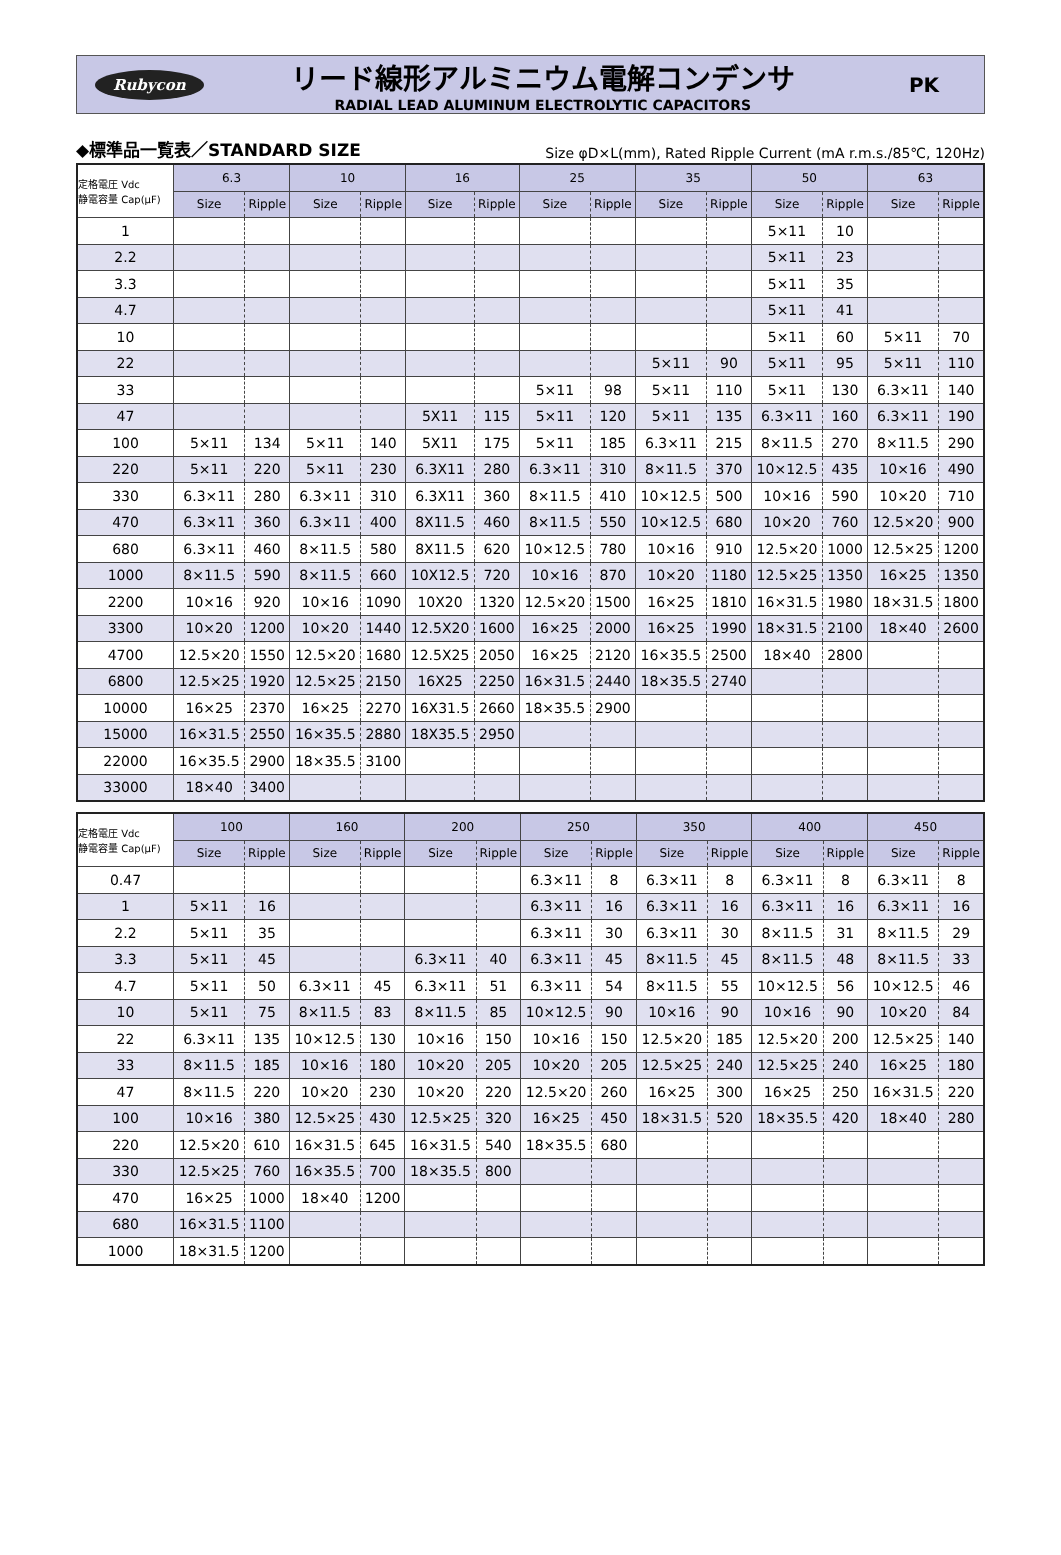Rubycon
リード線形アルミニウム電解コンデンサ
RADIAL LEAD ALUMINUM ELECTROLYTIC CAPACITORS
PK
◆標準品一覧表／STANDARD SIZE Size φD×L(mm), Rated Ripple Current (mA r.m.s./85℃, 120Hz)
| 定格電圧 Vdc 静電容量 Cap(μF) | 6.3 | | 10 | | 16 | | 25 | | 35 | | 50 | | 63 | |
| --- | --- | --- | --- | --- | --- | --- | --- | --- | --- | --- | --- | --- | --- | --- |
| | Size | Ripple | Size | Ripple | Size | Ripple | Size | Ripple | Size | Ripple | Size | Ripple | Size | Ripple |
| 1 | | | | | | | | | | | 5×11 | 10 | | |
| 2.2 | | | | | | | | | | | 5×11 | 23 | | |
| 3.3 | | | | | | | | | | | 5×11 | 35 | | |
| 4.7 | | | | | | | | | | | 5×11 | 41 | | |
| 10 | | | | | | | | | | | 5×11 | 60 | 5×11 | 70 |
| 22 | | | | | | | | | 5×11 | 90 | 5×11 | 95 | 5×11 | 110 |
| 33 | | | | | | | 5×11 | 98 | 5×11 | 110 | 5×11 | 130 | 6.3×11 | 140 |
| 47 | | | | | 5X11 | 115 | 5×11 | 120 | 5×11 | 135 | 6.3×11 | 160 | 6.3×11 | 190 |
| 100 | 5×11 | 134 | 5×11 | 140 | 5X11 | 175 | 5×11 | 185 | 6.3×11 | 215 | 8×11.5 | 270 | 8×11.5 | 290 |
| 220 | 5×11 | 220 | 5×11 | 230 | 6.3X11 | 280 | 6.3×11 | 310 | 8×11.5 | 370 | 10×12.5 | 435 | 10×16 | 490 |
| 330 | 6.3×11 | 280 | 6.3×11 | 310 | 6.3X11 | 360 | 8×11.5 | 410 | 10×12.5 | 500 | 10×16 | 590 | 10×20 | 710 |
| 470 | 6.3×11 | 360 | 6.3×11 | 400 | 8X11.5 | 460 | 8×11.5 | 550 | 10×12.5 | 680 | 10×20 | 760 | 12.5×20 | 900 |
| 680 | 6.3×11 | 460 | 8×11.5 | 580 | 8X11.5 | 620 | 10×12.5 | 780 | 10×16 | 910 | 12.5×20 | 1000 | 12.5×25 | 1200 |
| 1000 | 8×11.5 | 590 | 8×11.5 | 660 | 10X12.5 | 720 | 10×16 | 870 | 10×20 | 1180 | 12.5×25 | 1350 | 16×25 | 1350 |
| 2200 | 10×16 | 920 | 10×16 | 1090 | 10X20 | 1320 | 12.5×20 | 1500 | 16×25 | 1810 | 16×31.5 | 1980 | 18×31.5 | 1800 |
| 3300 | 10×20 | 1200 | 10×20 | 1440 | 12.5X20 | 1600 | 16×25 | 2000 | 16×25 | 1990 | 18×31.5 | 2100 | 18×40 | 2600 |
| 4700 | 12.5×20 | 1550 | 12.5×20 | 1680 | 12.5X25 | 2050 | 16×25 | 2120 | 16×35.5 | 2500 | 18×40 | 2800 | | |
| 6800 | 12.5×25 | 1920 | 12.5×25 | 2150 | 16X25 | 2250 | 16×31.5 | 2440 | 18×35.5 | 2740 | | | | |
| 10000 | 16×25 | 2370 | 16×25 | 2270 | 16X31.5 | 2660 | 18×35.5 | 2900 | | | | | | |
| 15000 | 16×31.5 | 2550 | 16×35.5 | 2880 | 18X35.5 | 2950 | | | | | | | | |
| 22000 | 16×35.5 | 2900 | 18×35.5 | 3100 | | | | | | | | | | |
| 33000 | 18×40 | 3400 | | | | | | | | | | | | |
| 定格電圧 Vdc 静電容量 Cap(μF) | 100 | | 160 | | 200 | | 250 | | 350 | | 400 | | 450 | |
| --- | --- | --- | --- | --- | --- | --- | --- | --- | --- | --- | --- | --- | --- | --- |
| | Size | Ripple | Size | Ripple | Size | Ripple | Size | Ripple | Size | Ripple | Size | Ripple | Size | Ripple |
| 0.47 | | | | | | | 6.3×11 | 8 | 6.3×11 | 8 | 6.3×11 | 8 | 6.3×11 | 8 |
| 1 | 5×11 | 16 | | | | | 6.3×11 | 16 | 6.3×11 | 16 | 6.3×11 | 16 | 6.3×11 | 16 |
| 2.2 | 5×11 | 35 | | | | | 6.3×11 | 30 | 6.3×11 | 30 | 8×11.5 | 31 | 8×11.5 | 29 |
| 3.3 | 5×11 | 45 | | | 6.3×11 | 40 | 6.3×11 | 45 | 8×11.5 | 45 | 8×11.5 | 48 | 8×11.5 | 33 |
| 4.7 | 5×11 | 50 | 6.3×11 | 45 | 6.3×11 | 51 | 6.3×11 | 54 | 8×11.5 | 55 | 10×12.5 | 56 | 10×12.5 | 46 |
| 10 | 5×11 | 75 | 8×11.5 | 83 | 8×11.5 | 85 | 10×12.5 | 90 | 10×16 | 90 | 10×16 | 90 | 10×20 | 84 |
| 22 | 6.3×11 | 135 | 10×12.5 | 130 | 10×16 | 150 | 10×16 | 150 | 12.5×20 | 185 | 12.5×20 | 200 | 12.5×25 | 140 |
| 33 | 8×11.5 | 185 | 10×16 | 180 | 10×20 | 205 | 10×20 | 205 | 12.5×25 | 240 | 12.5×25 | 240 | 16×25 | 180 |
| 47 | 8×11.5 | 220 | 10×20 | 230 | 10×20 | 220 | 12.5×20 | 260 | 16×25 | 300 | 16×25 | 250 | 16×31.5 | 220 |
| 100 | 10×16 | 380 | 12.5×25 | 430 | 12.5×25 | 320 | 16×25 | 450 | 18×31.5 | 520 | 18×35.5 | 420 | 18×40 | 280 |
| 220 | 12.5×20 | 610 | 16×31.5 | 645 | 16×31.5 | 540 | 18×35.5 | 680 | | | | | | |
| 330 | 12.5×25 | 760 | 16×35.5 | 700 | 18×35.5 | 800 | | | | | | | | |
| 470 | 16×25 | 1000 | 18×40 | 1200 | | | | | | | | | | |
| 680 | 16×31.5 | 1100 | | | | | | | | | | | | |
| 1000 | 18×31.5 | 1200 | | | | | | | | | | | | |